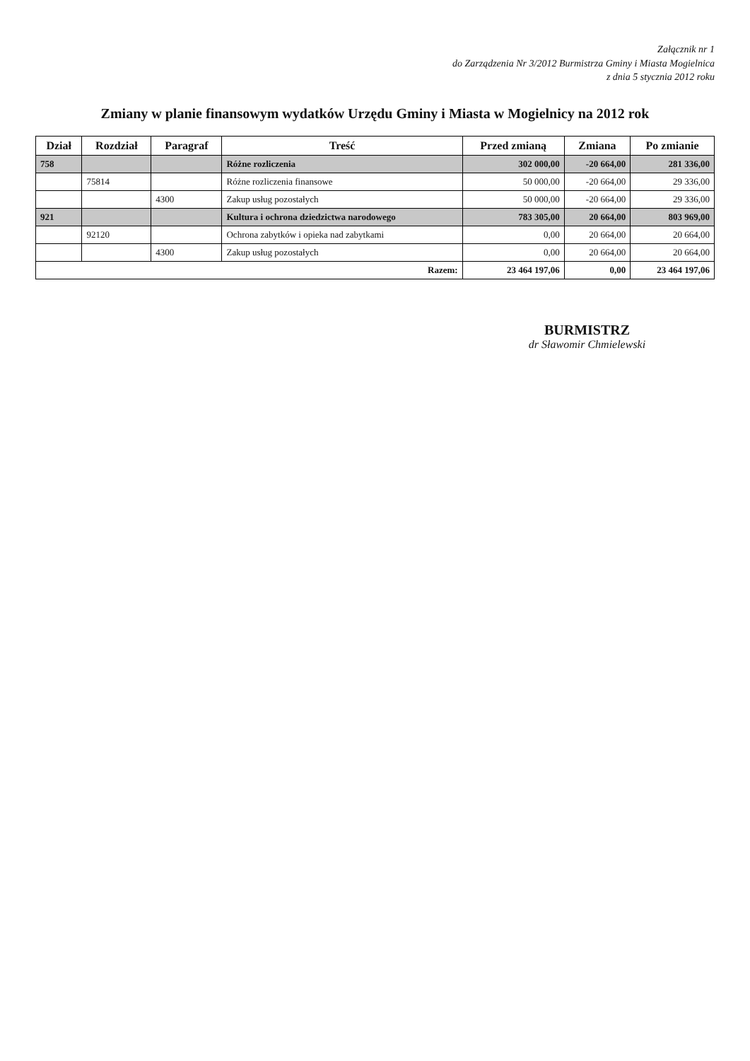Załącznik nr 1
do Zarządzenia Nr 3/2012 Burmistrza Gminy i Miasta Mogielnica
z dnia 5 stycznia 2012 roku
Zmiany w planie finansowym wydatków Urzędu Gminy i Miasta w Mogielnicy na 2012 rok
| Dział | Rozdział | Paragraf | Treść | Przed zmianą | Zmiana | Po zmianie |
| --- | --- | --- | --- | --- | --- | --- |
| 758 | | | Różne rozliczenia | 302 000,00 | -20 664,00 | 281 336,00 |
| | 75814 | | Różne rozliczenia finansowe | 50 000,00 | -20 664,00 | 29 336,00 |
| | | 4300 | Zakup usług pozostałych | 50 000,00 | -20 664,00 | 29 336,00 |
| 921 | | | Kultura i ochrona dziedzictwa narodowego | 783 305,00 | 20 664,00 | 803 969,00 |
| | 92120 | | Ochrona zabytków i opieka nad zabytkami | 0,00 | 20 664,00 | 20 664,00 |
| | | 4300 | Zakup usług pozostałych | 0,00 | 20 664,00 | 20 664,00 |
| Razem: | | | | 23 464 197,06 | 0,00 | 23 464 197,06 |
BURMISTRZ
dr Sławomir Chmielewski